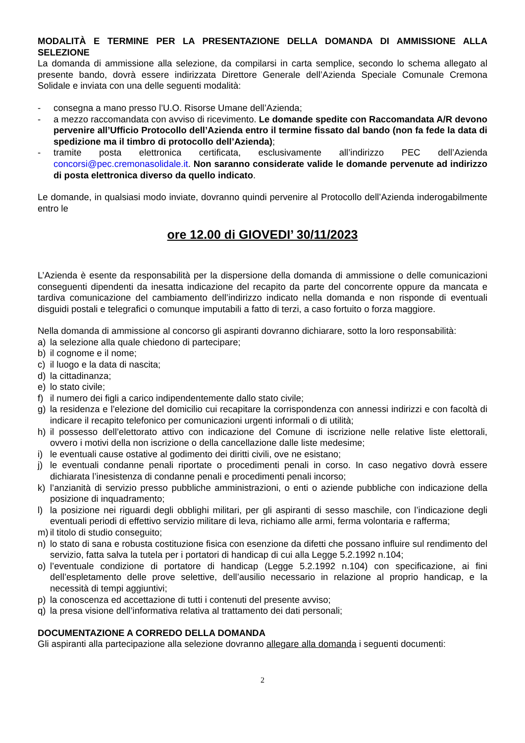MODALITÀ E TERMINE PER LA PRESENTAZIONE DELLA DOMANDA DI AMMISSIONE ALLA SELEZIONE
La domanda di ammissione alla selezione, da compilarsi in carta semplice, secondo lo schema allegato al presente bando, dovrà essere indirizzata Direttore Generale dell’Azienda Speciale Comunale Cremona Solidale e inviata con una delle seguenti modalità:
- consegna a mano presso l’U.O. Risorse Umane dell’Azienda;
- a mezzo raccomandata con avviso di ricevimento. Le domande spedite con Raccomandata A/R devono pervenire all’Ufficio Protocollo dell’Azienda entro il termine fissato dal bando (non fa fede la data di spedizione ma il timbro di protocollo dell’Azienda);
- tramite posta elettronica certificata, esclusivamente all’indirizzo PEC dell’Azienda concorsi@pec.cremonasolidale.it. Non saranno considerate valide le domande pervenute ad indirizzo di posta elettronica diverso da quello indicato.
Le domande, in qualsiasi modo inviate, dovranno quindi pervenire al Protocollo dell’Azienda inderogabilmente entro le
ore 12.00 di GIOVEDI’ 30/11/2023
L’Azienda è esente da responsabilità per la dispersione della domanda di ammissione o delle comunicazioni conseguenti dipendenti da inesatta indicazione del recapito da parte del concorrente oppure da mancata e tardiva comunicazione del cambiamento dell’indirizzo indicato nella domanda e non risponde di eventuali disguidi postali e telegrafici o comunque imputabili a fatto di terzi, a caso fortuito o forza maggiore.
Nella domanda di ammissione al concorso gli aspiranti dovranno dichiarare, sotto la loro responsabilità:
a) la selezione alla quale chiedono di partecipare;
b) il cognome e il nome;
c) il luogo e la data di nascita;
d) la cittadinanza;
e) lo stato civile;
f) il numero dei figli a carico indipendentemente dallo stato civile;
g) la residenza e l’elezione del domicilio cui recapitare la corrispondenza con annessi indirizzi e con facoltà di indicare il recapito telefonico per comunicazioni urgenti informali o di utilità;
h) il possesso dell’elettorato attivo con indicazione del Comune di iscrizione nelle relative liste elettorali, ovvero i motivi della non iscrizione o della cancellazione dalle liste medesime;
i) le eventuali cause ostative al godimento dei diritti civili, ove ne esistano;
j) le eventuali condanne penali riportate o procedimenti penali in corso. In caso negativo dovrà essere dichiarata l’inesistenza di condanne penali e procedimenti penali incorso;
k) l’anzianità di servizio presso pubbliche amministrazioni, o enti o aziende pubbliche con indicazione della posizione di inquadramento;
l) la posizione nei riguardi degli obblighi militari, per gli aspiranti di sesso maschile, con l’indicazione degli eventuali periodi di effettivo servizio militare di leva, richiamo alle armi, ferma volontaria e rafferma;
m) il titolo di studio conseguito;
n) lo stato di sana e robusta costituzione fisica con esenzione da difetti che possano influire sul rendimento del servizio, fatta salva la tutela per i portatori di handicap di cui alla Legge 5.2.1992 n.104;
o) l’eventuale condizione di portatore di handicap (Legge 5.2.1992 n.104) con specificazione, ai fini dell’espletamento delle prove selettive, dell’ausilio necessario in relazione al proprio handicap, e la necessità di tempi aggiuntivi;
p) la conoscenza ed accettazione di tutti i contenuti del presente avviso;
q) la presa visione dell’informativa relativa al trattamento dei dati personali;
DOCUMENTAZIONE A CORREDO DELLA DOMANDA
Gli aspiranti alla partecipazione alla selezione dovranno allegare alla domanda i seguenti documenti:
2